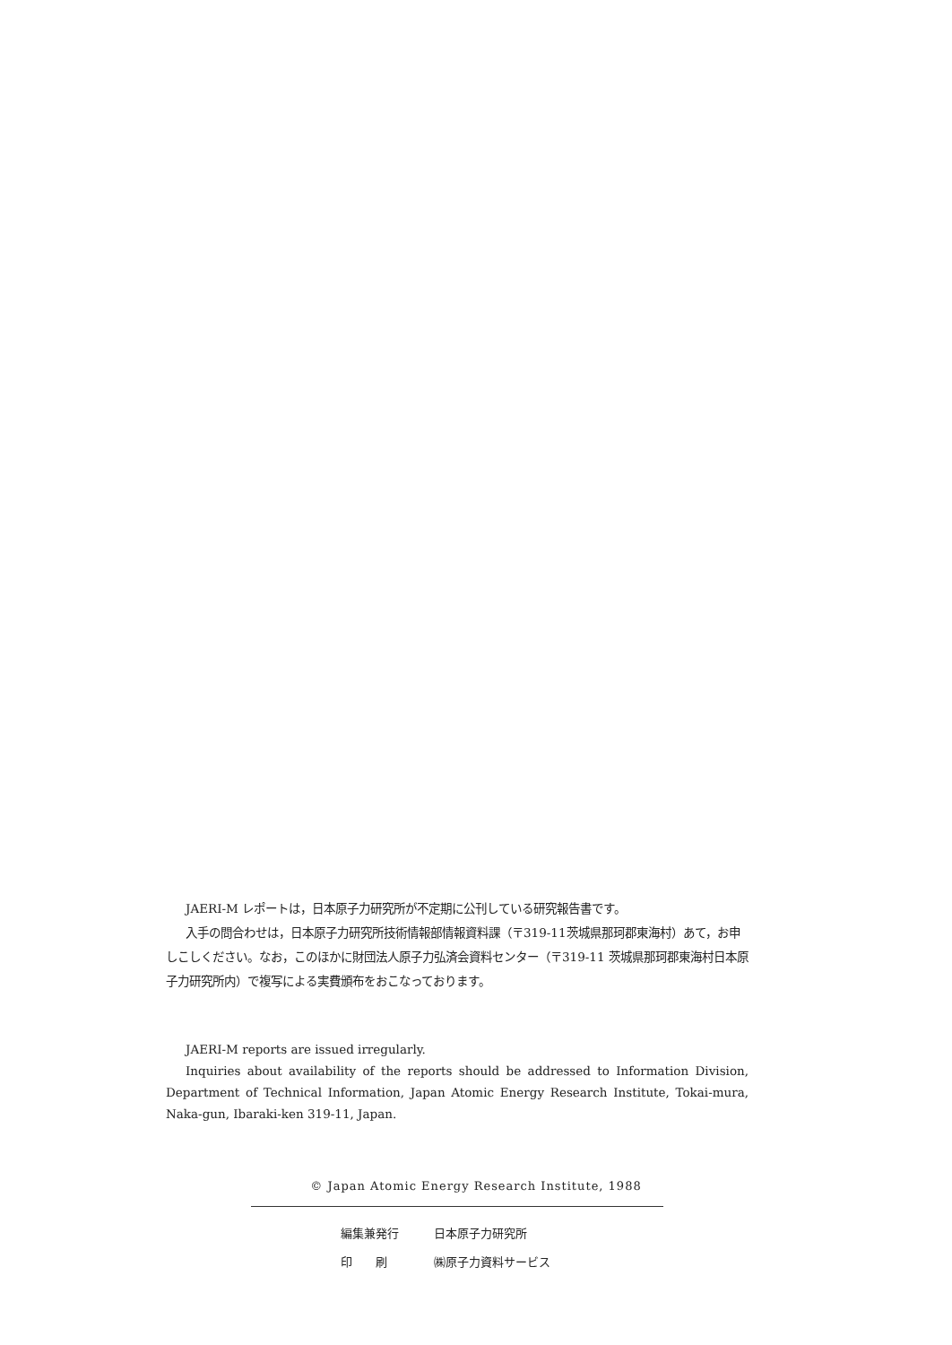JAERI-M レポートは，日本原子力研究所が不定期に公刊している研究報告書です。
入手の問合わせは，日本原子力研究所技術情報部情報資料課（〒319-11茨城県那珂郡東海村）あて，お申しこしください。なお，このほかに財団法人原子力弘済会資料センター（〒319-11 茨城県那珂郡東海村日本原子力研究所内）で複写による実費頒布をおこなっております。
JAERI-M reports are issued irregularly.
Inquiries about availability of the reports should be addressed to Information Division, Department of Technical Information, Japan Atomic Energy Research Institute, Tokai-mura, Naka-gun, Ibaraki-ken 319-11, Japan.
© Japan Atomic Energy Research Institute, 1988
編集兼発行 日本原子力研究所
印　　刷 ㈱原子力資料サービス